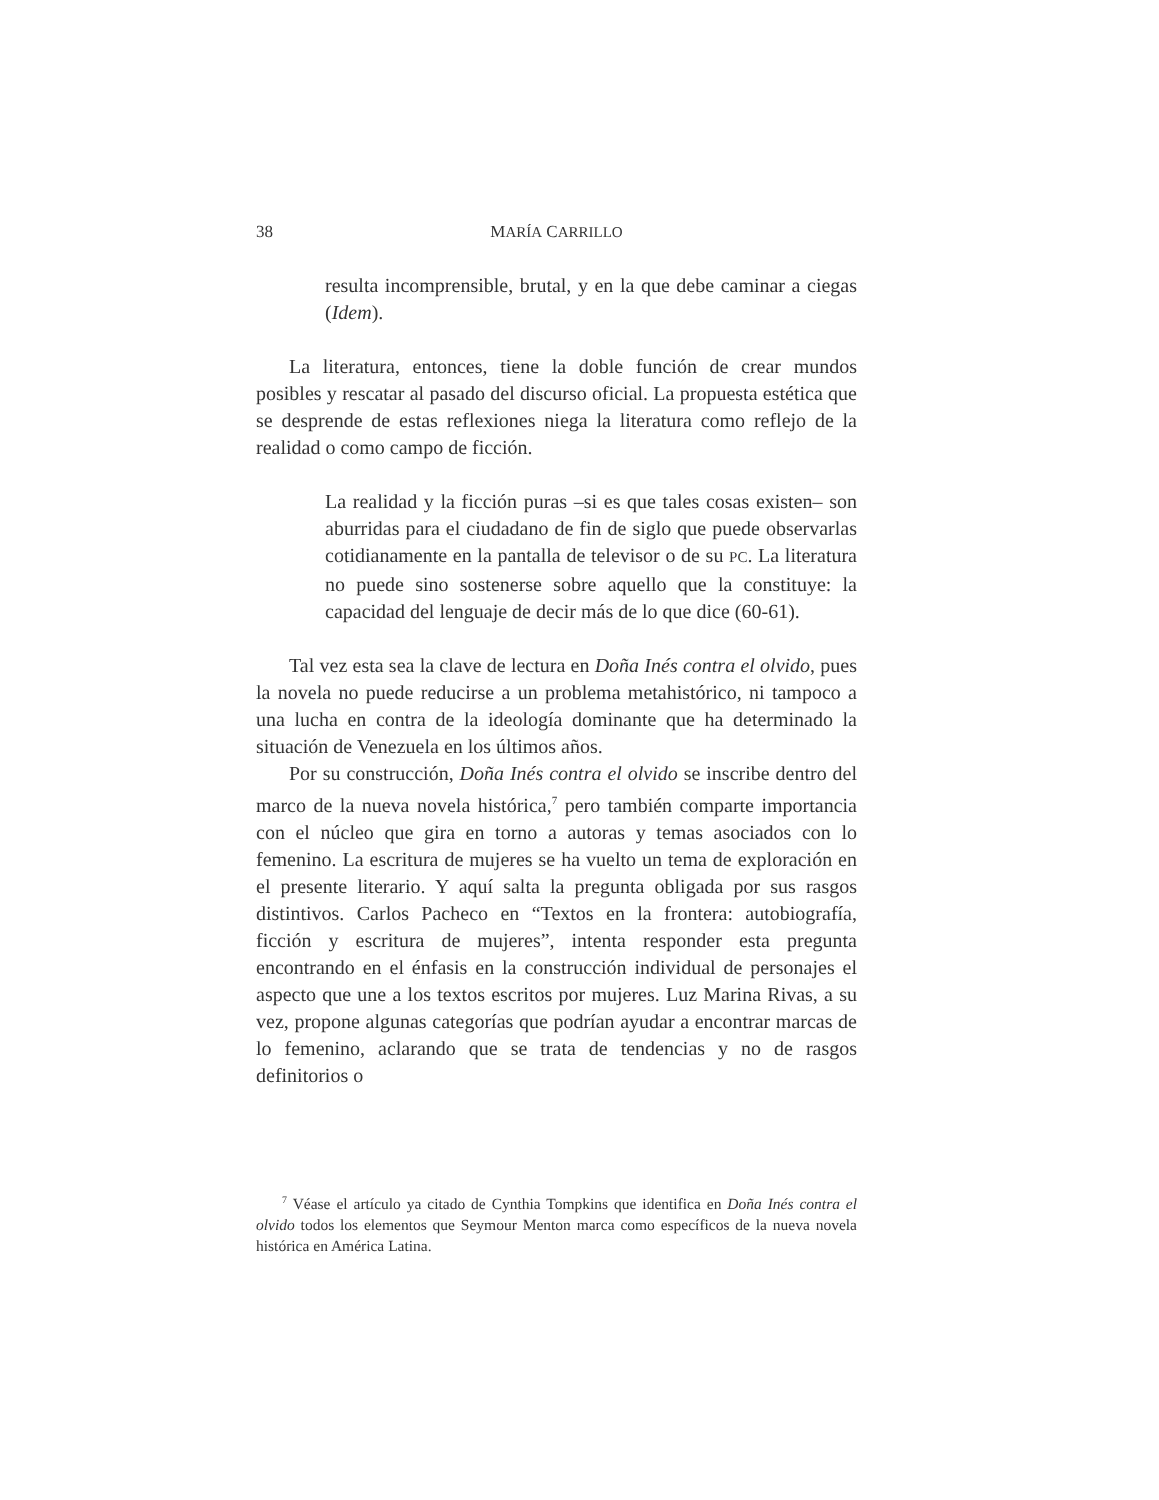38 MARÍA CARRILLO
resulta incomprensible, brutal, y en la que debe caminar a ciegas (Idem).
La literatura, entonces, tiene la doble función de crear mundos posibles y rescatar al pasado del discurso oficial. La propuesta estética que se desprende de estas reflexiones niega la literatura como reflejo de la realidad o como campo de ficción.
La realidad y la ficción puras –si es que tales cosas existen– son aburridas para el ciudadano de fin de siglo que puede observarlas cotidianamente en la pantalla de televisor o de su PC. La literatura no puede sino sostenerse sobre aquello que la constituye: la capacidad del lenguaje de decir más de lo que dice (60-61).
Tal vez esta sea la clave de lectura en Doña Inés contra el olvido, pues la novela no puede reducirse a un problema metahistórico, ni tampoco a una lucha en contra de la ideología dominante que ha determinado la situación de Venezuela en los últimos años.
Por su construcción, Doña Inés contra el olvido se inscribe dentro del marco de la nueva novela histórica,<sup>7</sup> pero también comparte importancia con el núcleo que gira en torno a autoras y temas asociados con lo femenino. La escritura de mujeres se ha vuelto un tema de exploración en el presente literario. Y aquí salta la pregunta obligada por sus rasgos distintivos. Carlos Pacheco en “Textos en la frontera: autobiografía, ficción y escritura de mujeres”, intenta responder esta pregunta encontrando en el énfasis en la construcción individual de personajes el aspecto que une a los textos escritos por mujeres. Luz Marina Rivas, a su vez, propone algunas categorías que podrían ayudar a encontrar marcas de lo femenino, aclarando que se trata de tendencias y no de rasgos definitorios o
<sup>7</sup> Véase el artículo ya citado de Cynthia Tompkins que identifica en Doña Inés contra el olvido todos los elementos que Seymour Menton marca como específicos de la nueva novela histórica en América Latina.